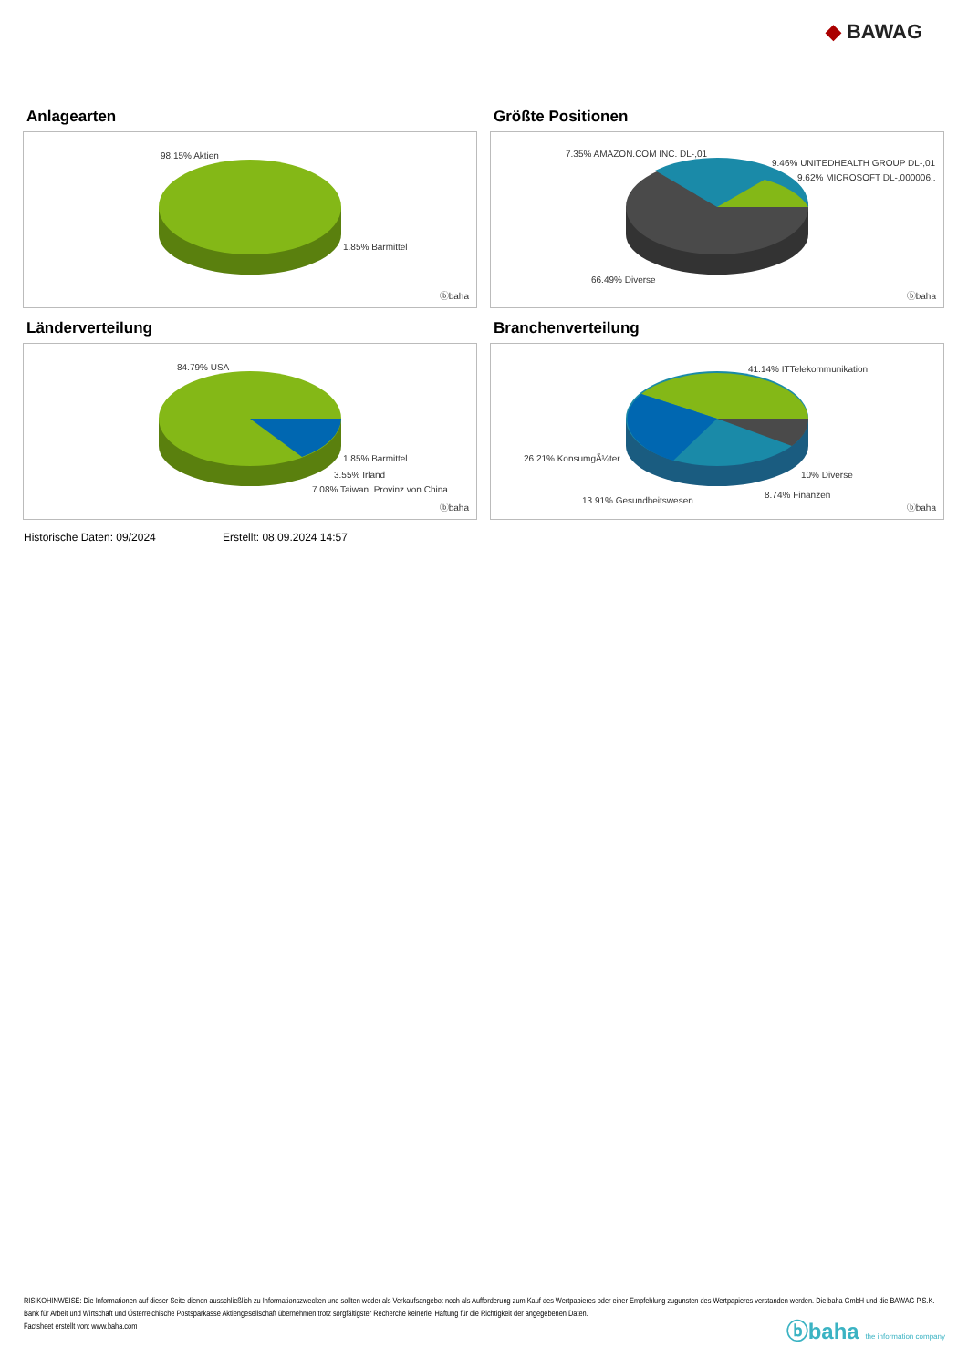◆ BAWAG
Anlagearten
98.15% Aktien
1.85% Barmittel
ⓑbaha
Größte Positionen
7.35% AMAZON.COM INC. DL-,01
9.46% UNITEDHEALTH GROUP DL-,01
9.62% MICROSOFT DL-,000006..
66.49% Diverse
ⓑbaha
Länderverteilung
84.79% USA
1.85% Barmittel
3.55% Irland
7.08% Taiwan, Provinz von China
ⓑbaha
Branchenverteilung
41.14% ITTelekommunikation
26.21% KonsumgÃ¼ter
10% Diverse
8.74% Finanzen
13.91% Gesundheitswesen
ⓑbaha
Historische Daten: 09/2024 Erstellt: 08.09.2024 14:57
RISIKOHINWEISE: Die Informationen auf dieser Seite dienen ausschließlich zu Informationszwecken und sollten weder als Verkaufsangebot noch als Aufforderung zum Kauf des Wertpapieres oder einer Empfehlung zugunsten des Wertpapieres verstanden werden. Die baha GmbH und die BAWAG P.S.K. Bank für Arbeit und Wirtschaft und Österreichische Postsparkasse Aktiengesellschaft übernehmen trotz sorgfältigster Recherche keinerlei Haftung für die Richtigkeit der angegebenen Daten.
Factsheet erstellt von: www.baha.com
ⓑbaha the information company